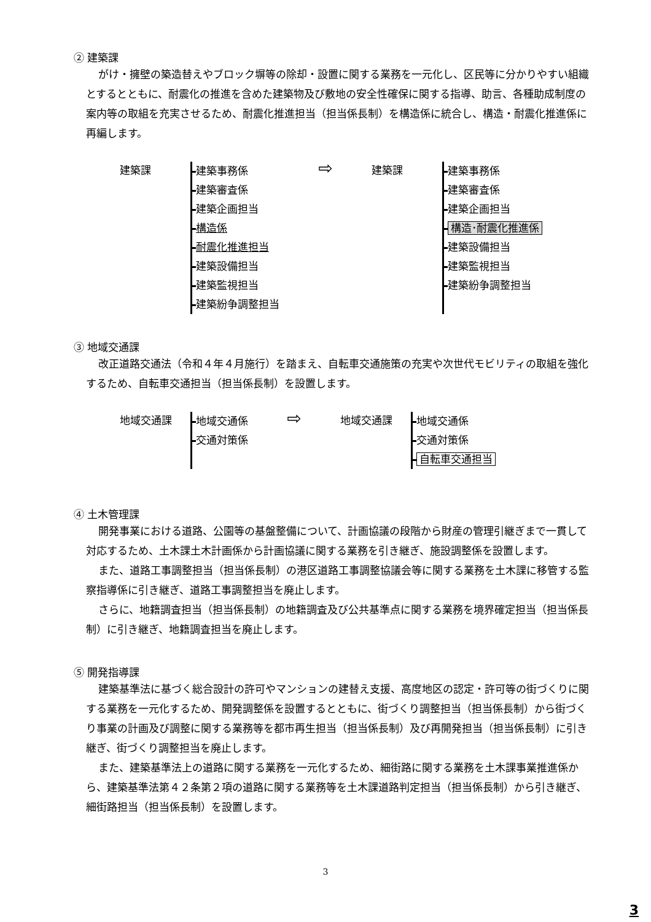② 建築課
がけ・擁壁の築造替えやブロック塀等の除却・設置に関する業務を一元化し、区民等に分かりやすい組織とするとともに、耐震化の推進を含めた建築物及び敷地の安全性確保に関する指導、助言、各種助成制度の案内等の取組を充実させるため、耐震化推進担当（担当係長制）を構造係に統合し、構造・耐震化推進係に再編します。
建築課
建築事務係
建築審査係
建築企画担当
構造係
耐震化推進担当
建築設備担当
建築監視担当
建築紛争調整担当
⇨
建築課
建築事務係
建築審査係
建築企画担当
構造･耐震化推進係
建築設備担当
建築監視担当
建築紛争調整担当
③ 地域交通課
改正道路交通法（令和４年４月施行）を踏まえ、自転車交通施策の充実や次世代モビリティの取組を強化するため、自転車交通担当（担当係長制）を設置します。
地域交通課
地域交通係
交通対策係
⇨
地域交通課
地域交通係
交通対策係
自転車交通担当
④ 土木管理課
開発事業における道路、公園等の基盤整備について、計画協議の段階から財産の管理引継ぎまで一貫して対応するため、土木課土木計画係から計画協議に関する業務を引き継ぎ、施設調整係を設置します。
また、道路工事調整担当（担当係長制）の港区道路工事調整協議会等に関する業務を土木課に移管する監察指導係に引き継ぎ、道路工事調整担当を廃止します。
さらに、地籍調査担当（担当係長制）の地籍調査及び公共基準点に関する業務を境界確定担当（担当係長制）に引き継ぎ、地籍調査担当を廃止します。
⑤ 開発指導課
建築基準法に基づく総合設計の許可やマンションの建替え支援、高度地区の認定・許可等の街づくりに関する業務を一元化するため、開発調整係を設置するとともに、街づくり調整担当（担当係長制）から街づくり事業の計画及び調整に関する業務等を都市再生担当（担当係長制）及び再開発担当（担当係長制）に引き継ぎ、街づくり調整担当を廃止します。
また、建築基準法上の道路に関する業務を一元化するため、細街路に関する業務を土木課事業推進係から、建築基準法第４２条第２項の道路に関する業務等を土木課道路判定担当（担当係長制）から引き継ぎ、細街路担当（担当係長制）を設置します。
3
3